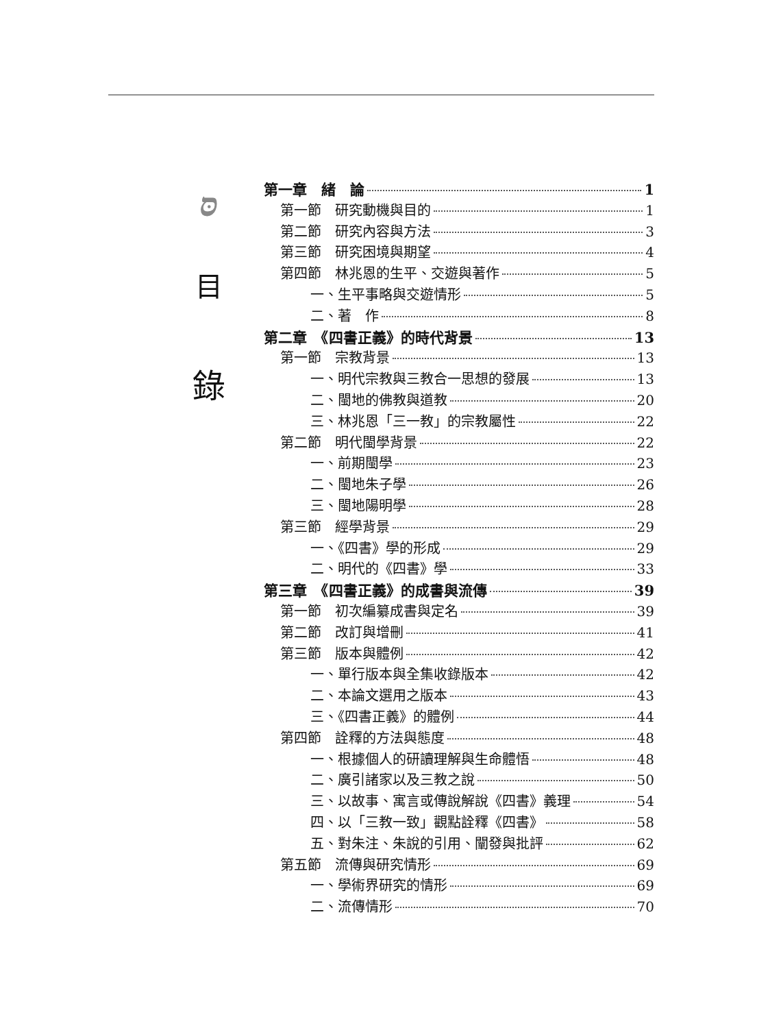סּ
目
錄
第一章　緒　論 1
第一節　研究動機與目的 1
第二節　研究內容與方法 3
第三節　研究困境與期望 4
第四節　林兆恩的生平、交遊與著作 5
一、生平事略與交遊情形 5
二、著　作 8
第二章　《四書正義》的時代背景 13
第一節　宗教背景 13
一、明代宗教與三教合一思想的發展 13
二、閩地的佛教與道教 20
三、林兆恩「三一教」的宗教屬性 22
第二節　明代閩學背景 22
一、前期閩學 23
二、閩地朱子學 26
三、閩地陽明學 28
第三節　經學背景 29
一、《四書》學的形成 29
二、明代的《四書》學 33
第三章　《四書正義》的成書與流傳 39
第一節　初次編纂成書與定名 39
第二節　改訂與增刪 41
第三節　版本與體例 42
一、單行版本與全集收錄版本 42
二、本論文選用之版本 43
三、《四書正義》的體例 44
第四節　詮釋的方法與態度 48
一、根據個人的研讀理解與生命體悟 48
二、廣引諸家以及三教之說 50
三、以故事、寓言或傳說解說《四書》義理 54
四、以「三教一致」觀點詮釋《四書》 58
五、對朱注、朱說的引用、闡發與批評 62
第五節　流傳與研究情形 69
一、學術界研究的情形 69
二、流傳情形 70